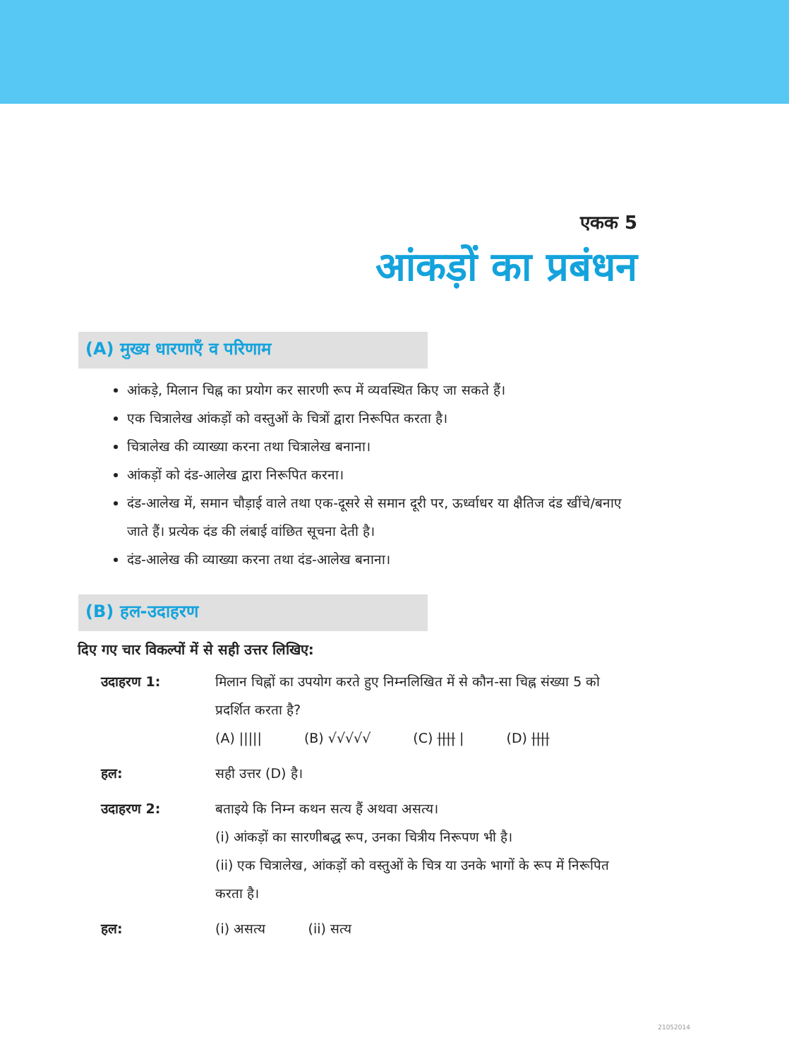एकक 5
आंकड़ों का प्रबंधन
(A) मुख्य धारणाएँ व परिणाम
आंकड़े, मिलान चिह्न का प्रयोग कर सारणी रूप में व्यवस्थित किए जा सकते हैं।
एक चित्रालेख आंकड़ों को वस्तुओं के चित्रों द्वारा निरूपित करता है।
चित्रालेख की व्याख्या करना तथा चित्रालेख बनाना।
आंकड़ों को दंड-आलेख द्वारा निरूपित करना।
दंड-आलेख में, समान चौड़ाई वाले तथा एक-दूसरे से समान दूरी पर, ऊर्ध्वाधर या क्षैतिज दंड खींचे/बनाए जाते हैं। प्रत्येक दंड की लंबाई वांछित सूचना देती है।
दंड-आलेख की व्याख्या करना तथा दंड-आलेख बनाना।
(B) हल-उदाहरण
दिए गए चार विकल्पों में से सही उत्तर लिखिए:
उदाहरण 1: मिलान चिह्नों का उपयोग करते हुए निम्नलिखित में से कौन-सा चिह्न संख्या 5 को प्रदर्शित करता है?
(A) ||||| (B) √√√√√ (C) |||| | (D) ||||
हल: सही उत्तर (D) है।
उदाहरण 2: बताइये कि निम्न कथन सत्य हैं अथवा असत्य।
(i) आंकड़ों का सारणीबद्ध रूप, उनका चित्रीय निरूपण भी है।
(ii) एक चित्रालेख, आंकड़ों को वस्तुओं के चित्र या उनके भागों के रूप में निरूपित करता है।
हल: (i) असत्य (ii) सत्य
21052014